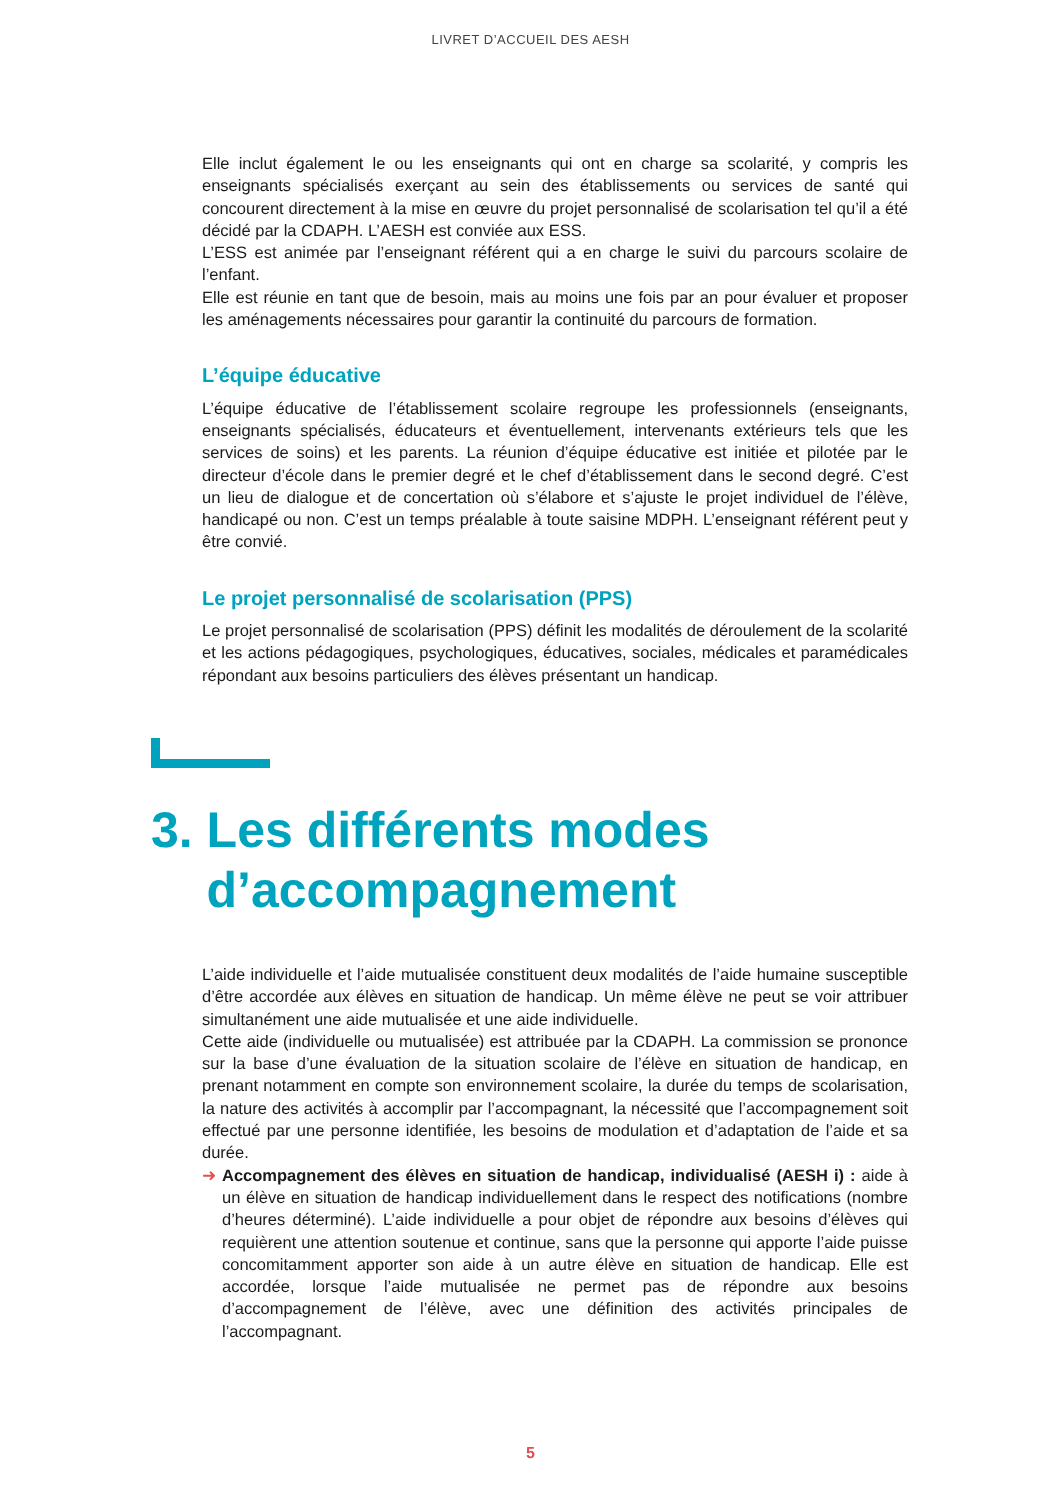LIVRET D’ACCUEIL DES AESH
Elle inclut également le ou les enseignants qui ont en charge sa scolarité, y compris les enseignants spécialisés exerçant au sein des établissements ou services de santé qui concourent directement à la mise en œuvre du projet personnalisé de scolarisation tel qu’il a été décidé par la CDAPH. L’AESH est conviée aux ESS.
L’ESS est animée par l’enseignant référent qui a en charge le suivi du parcours scolaire de l’enfant.
Elle est réunie en tant que de besoin, mais au moins une fois par an pour évaluer et proposer les aménagements nécessaires pour garantir la continuité du parcours de formation.
L’équipe éducative
L’équipe éducative de l’établissement scolaire regroupe les professionnels (enseignants, enseignants spécialisés, éducateurs et éventuellement, intervenants extérieurs tels que les services de soins) et les parents. La réunion d’équipe éducative est initiée et pilotée par le directeur d’école dans le premier degré et le chef d’établissement dans le second degré. C’est un lieu de dialogue et de concertation où s’élabore et s’ajuste le projet individuel de l’élève, handicapé ou non. C’est un temps préalable à toute saisine MDPH. L’enseignant référent peut y être convié.
Le projet personnalisé de scolarisation (PPS)
Le projet personnalisé de scolarisation (PPS) définit les modalités de déroulement de la scolarité et les actions pédagogiques, psychologiques, éducatives, sociales, médicales et paramédicales répondant aux besoins particuliers des élèves présentant un handicap.
3. Les différents modes
d’accompagnement
L’aide individuelle et l’aide mutualisée constituent deux modalités de l’aide humaine susceptible d’être accordée aux élèves en situation de handicap. Un même élève ne peut se voir attribuer simultanément une aide mutualisée et une aide individuelle.
Cette aide (individuelle ou mutualisée) est attribuée par la CDAPH. La commission se prononce sur la base d’une évaluation de la situation scolaire de l’élève en situation de handicap, en prenant notamment en compte son environnement scolaire, la durée du temps de scolarisation, la nature des activités à accomplir par l’accompagnant, la nécessité que l’accompagnement soit effectué par une personne identifiée, les besoins de modulation et d’adaptation de l’aide et sa durée.
➜ Accompagnement des élèves en situation de handicap, individualisé (AESH i) : aide à un élève en situation de handicap individuellement dans le respect des notifications (nombre d’heures déterminé). L’aide individuelle a pour objet de répondre aux besoins d’élèves qui requièrent une attention soutenue et continue, sans que la personne qui apporte l’aide puisse concomitamment apporter son aide à un autre élève en situation de handicap. Elle est accordée, lorsque l’aide mutualisée ne permet pas de répondre aux besoins d’accompagnement de l’élève, avec une définition des activités principales de l’accompagnant.
5